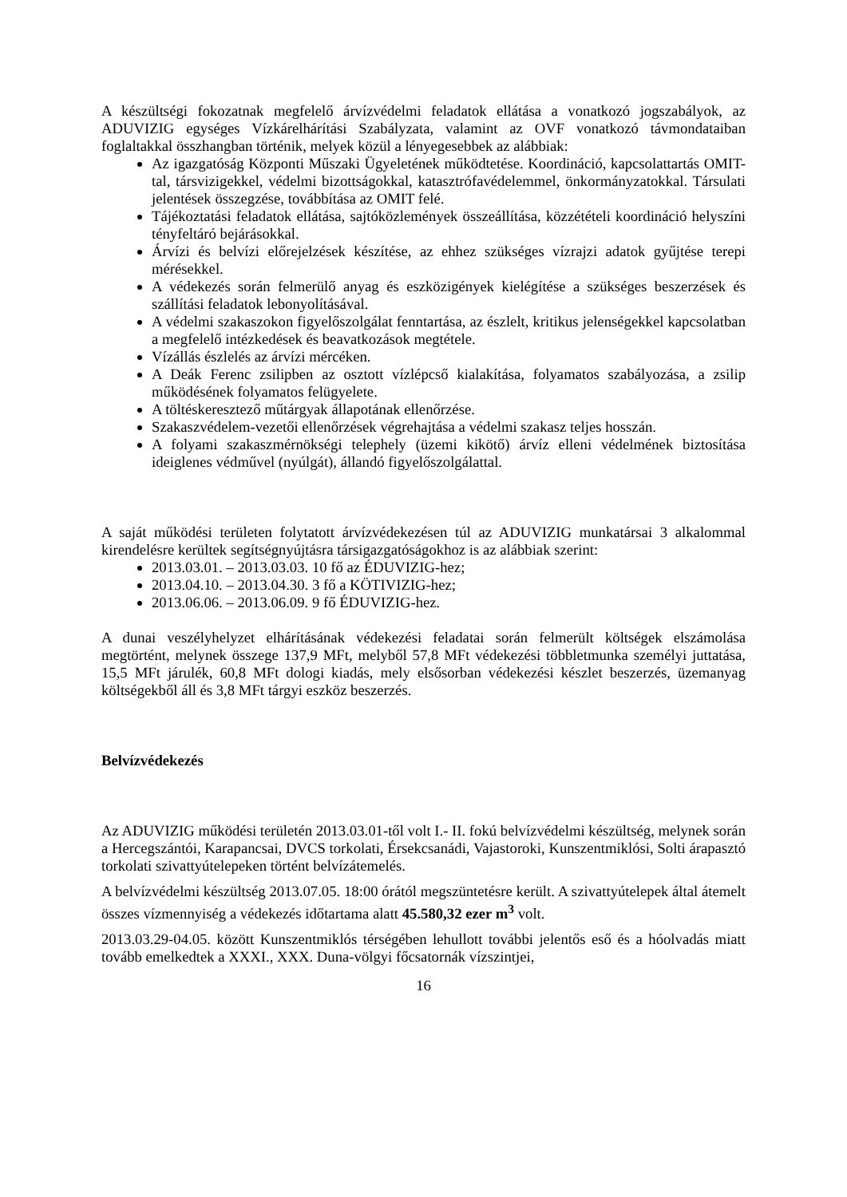A készültségi fokozatnak megfelelő árvízvédelmi feladatok ellátása a vonatkozó jogszabályok, az ADUVIZIG egységes Vízkárelhárítási Szabályzata, valamint az OVF vonatkozó távmondataiban foglaltakkal összhangban történik, melyek közül a lényegesebbek az alábbiak:
Az igazgatóság Központi Műszaki Ügyeletének működtetése. Koordináció, kapcsolattartás OMIT-tal, társvizigekkel, védelmi bizottságokkal, katasztrófavédelemmel, önkormányzatokkal. Társulati jelentések összegzése, továbbítása az OMIT felé.
Tájékoztatási feladatok ellátása, sajtóközlemények összeállítása, közzétételi koordináció helyszíni tényfeltáró bejárásokkal.
Árvízi és belvízi előrejelzések készítése, az ehhez szükséges vízrajzi adatok gyűjtése terepi mérésekkel.
A védekezés során felmerülő anyag és eszközigények kielégítése a szükséges beszerzések és szállítási feladatok lebonyolításával.
A védelmi szakaszokon figyelőszolgálat fenntartása, az észlelt, kritikus jelenségekkel kapcsolatban a megfelelő intézkedések és beavatkozások megtétele.
Vízállás észlelés az árvízi mércéken.
A Deák Ferenc zsilipben az osztott vízlépcső kialakítása, folyamatos szabályozása, a zsilip működésének folyamatos felügyelete.
A töltéskeresztező műtárgyak állapotának ellenőrzése.
Szakaszvédelem-vezetői ellenőrzések végrehajtása a védelmi szakasz teljes hosszán.
A folyami szakaszmérnökségi telephely (üzemi kikötő) árvíz elleni védelmének biztosítása ideiglenes védművel (nyúlgát), állandó figyelőszolgálattal.
A saját működési területen folytatott árvízvédekezésen túl az ADUVIZIG munkatársai 3 alkalommal kirendelésre kerültek segítségnyújtásra társigazgatóságokhoz is az alábbiak szerint:
2013.03.01. – 2013.03.03. 10 fő az ÉDUVIZIG-hez;
2013.04.10. – 2013.04.30. 3 fő a KÖTIVIZIG-hez;
2013.06.06. – 2013.06.09. 9 fő ÉDUVIZIG-hez.
A dunai veszélyhelyzet elhárításának védekezési feladatai során felmerült költségek elszámolása megtörtént, melynek összege 137,9 MFt, melyből 57,8 MFt védekezési többletmunka személyi juttatása, 15,5 MFt járulék, 60,8 MFt dologi kiadás, mely elsősorban védekezési készlet beszerzés, üzemanyag költségekből áll és 3,8 MFt tárgyi eszköz beszerzés.
Belvízvédekezés
Az ADUVIZIG működési területén 2013.03.01-től volt I.- II. fokú belvízvédelmi készültség, melynek során a Hercegszántói, Karapancsai, DVCS torkolati, Érsekcsanádi, Vajastoroki, Kunszentmiklósi, Solti árapasztó torkolati szivattyútelepeken történt belvízátemelés.
A belvízvédelmi készültség 2013.07.05. 18:00 órától megszüntetésre került. A szivattyútelepek által átemelt összes vízmennyiség a védekezés időtartama alatt 45.580,32 ezer m<sup>3</sup> volt.
2013.03.29-04.05. között Kunszentmiklós térségében lehullott további jelentős eső és a hóolvadás miatt tovább emelkedtek a XXXI., XXX. Duna-völgyi főcsatornák vízszintjei,
16